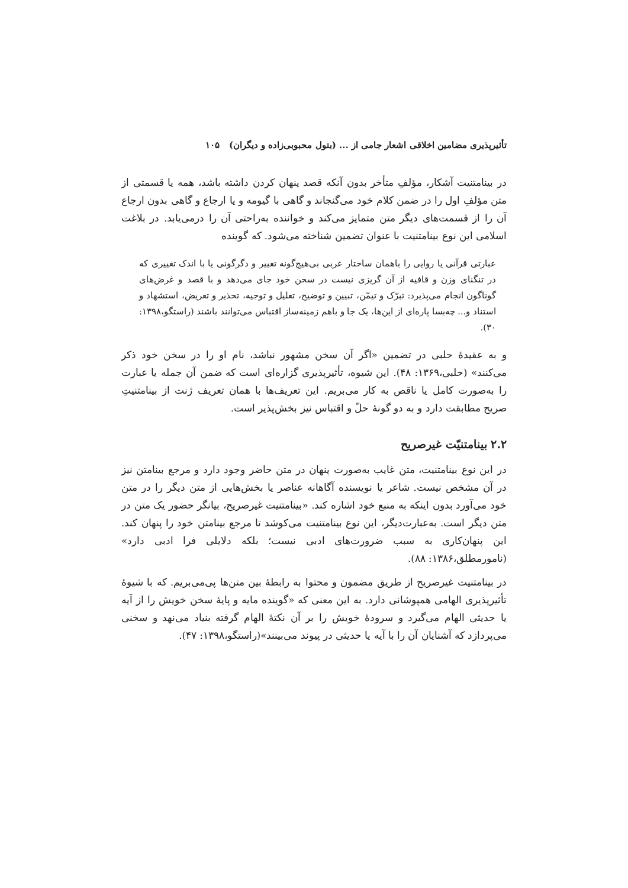تأثیرپذیری مضامین اخلاقی اشعار جامی از ... (بتول محبوبی‌زاده و دیگران) ۱۰۵
در بینامتنیت آشکار، مؤلفِ متأخر بدون آنکه قصد پنهان کردن داشته باشد، همه یا قسمتی از متن مؤلفِ اول را در ضمن کلام خود می‌گنجاند و گاهی با گیومه و یا ارجاع و گاهی بدون ارجاع آن را از قسمت‌های دیگر متن متمایز می‌کند و خواننده به‌راحتی آن را درمی‌یابد. در بلاغت اسلامی این نوع بینامتنیت با عنوان تضمین شناخته می‌شود. که گوینده
عبارتی قرآنی یا روایی را باهمان ساختار عربی بی‌هیچ‌گونه تغییر و دگرگونی یا با اندک تغییری که در تنگنای وزن و قافیه از آن گریزی نیست در سخن خود جای می‌دهد و با قصد و غرض‌های گوناگون انجام می‌پذیرد: تبرّک و تیمّن، تبیین و توضیح، تعلیل و توجیه، تحذیر و تعریض، استشهاد و استناد و... چه‌بسا پاره‌ای از این‌ها، یک جا و باهم زمینه‌ساز اقتباس می‌توانند باشند (راستگو،۱۳۹۸: ۳۰).
و به عقیدهٔ حلبی در تضمین «اگر آن سخن مشهور نباشد، نام او را در سخن خود ذکر می‌کنند» (حلبی،۱۳۶۹: ۴۸). این شیوه، تأثیرپذیری گزاره‌ای است که ضمن آن جمله یا عبارت را به‌صورت کامل یا ناقص به کار می‌بریم. این تعریف‌ها با همان تعریف ژنت از بینامتنیتِ صریح مطابقت دارد و به دو گونهٔ حلّ و اقتباس نیز بخش‌پذیر است.
۲.۲ بینامتنیّت غیرصریح
در این نوع بینامتنیت، متن غایب به‌صورت پنهان در متن حاضر وجود دارد و مرجع بینامتن نیز در آن مشخص نیست. شاعر یا نویسنده آگاهانه عناصر یا بخش‌هایی از متن دیگر را در متن خود می‌آورد بدون اینکه به منبع خود اشاره کند. «بینامتنیت غیرصریح، بیانگر حضور یک متن در متن دیگر است. به‌عبارت‌دیگر، این نوع بینامتنیت می‌کوشد تا مرجع بینامتن خود را پنهان کند. این پنهان‌کاری به سبب ضرورت‌های ادبی نیست؛ بلکه دلایلی فرا ادبی دارد» (نامورمطلق،۱۳۸۶: ۸۸).
در بینامتنیت غیرصریح از طریق مضمون و محتوا به رابطهٔ بین متن‌ها پی‌می‌بریم. که با شیوهٔ تأثیرپذیری الهامی همپوشانی دارد. به این معنی که «گوینده مایه و پایهٔ سخن خویش را از آیه یا حدیثی الهام می‌گیرد و سرودهٔ خویش را بر آن نکتهٔ الهام گرفته بنیاد می‌نهد و سخنی می‌پردازد که آشنایان آن را با آیه یا حدیثی در پیوند می‌بینند»(راستگو،۱۳۹۸: ۴۷).